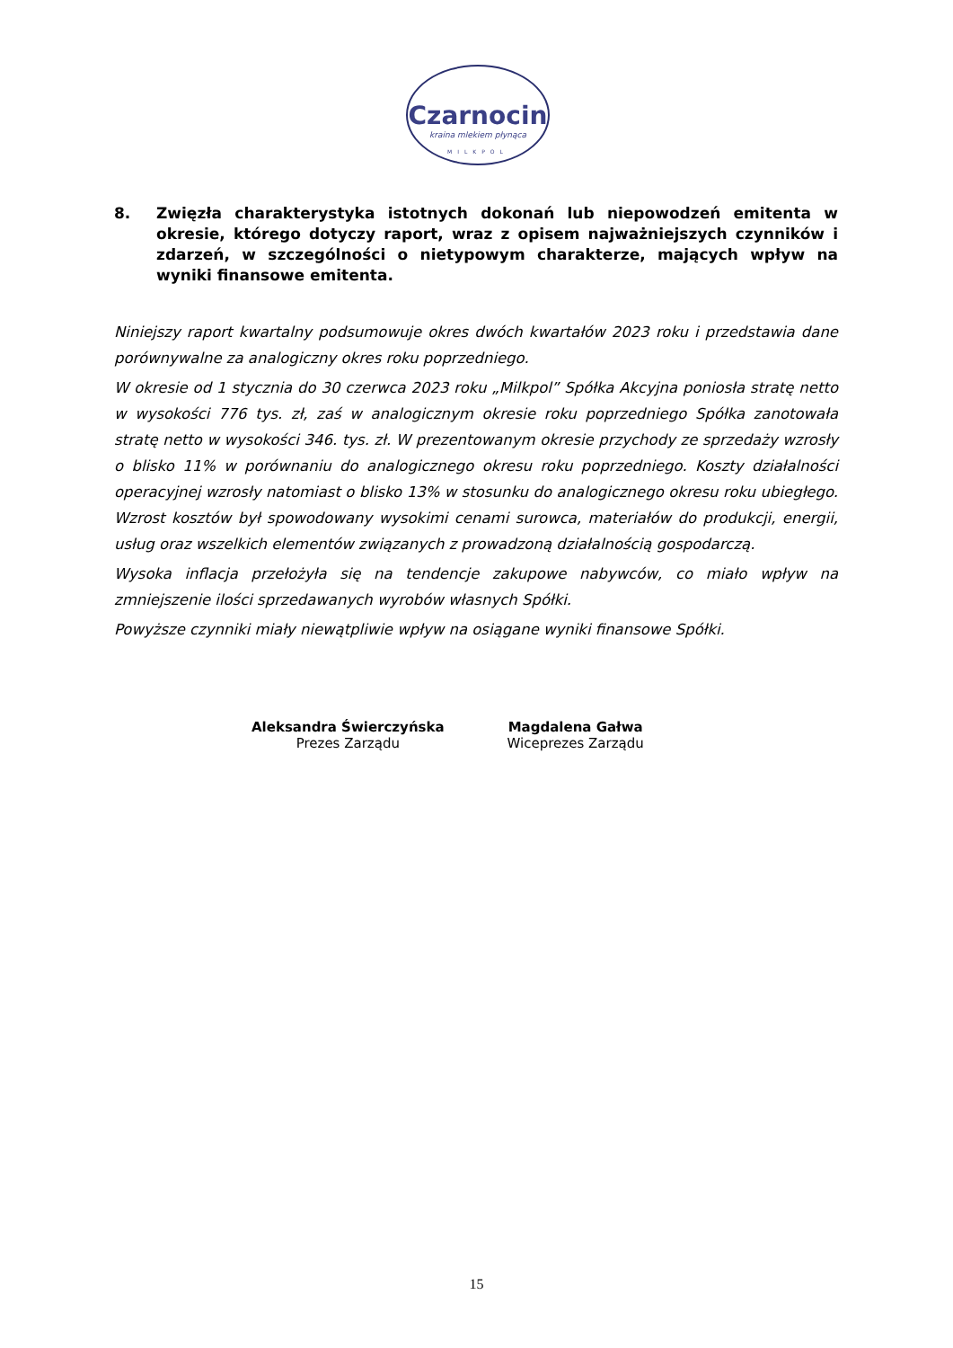Czarnocin
kraina mlekiem płynąca
MILKPOL
8. Zwięzła charakterystyka istotnych dokonań lub niepowodzeń emitenta w okresie, którego dotyczy raport, wraz z opisem najważniejszych czynników i zdarzeń, w szczególności o nietypowym charakterze, mających wpływ na wyniki finansowe emitenta.
Niniejszy raport kwartalny podsumowuje okres dwóch kwartałów 2023 roku i przedstawia dane porównywalne za analogiczny okres roku poprzedniego.
W okresie od 1 stycznia do 30 czerwca 2023 roku „Milkpol” Spółka Akcyjna poniosła stratę netto w wysokości 776 tys. zł, zaś w analogicznym okresie roku poprzedniego Spółka zanotowała stratę netto w wysokości 346. tys. zł. W prezentowanym okresie przychody ze sprzedaży wzrosły o blisko 11% w porównaniu do analogicznego okresu roku poprzedniego. Koszty działalności operacyjnej wzrosły natomiast o blisko 13% w stosunku do analogicznego okresu roku ubiegłego. Wzrost kosztów był spowodowany wysokimi cenami surowca, materiałów do produkcji, energii, usług oraz wszelkich elementów związanych z prowadzoną działalnością gospodarczą.
Wysoka inflacja przełożyła się na tendencje zakupowe nabywców, co miało wpływ na zmniejszenie ilości sprzedawanych wyrobów własnych Spółki.
Powyższe czynniki miały niewątpliwie wpływ na osiągane wyniki finansowe Spółki.
Aleksandra Świerczyńska
Prezes Zarządu
Magdalena Gałwa
Wiceprezes Zarządu
15